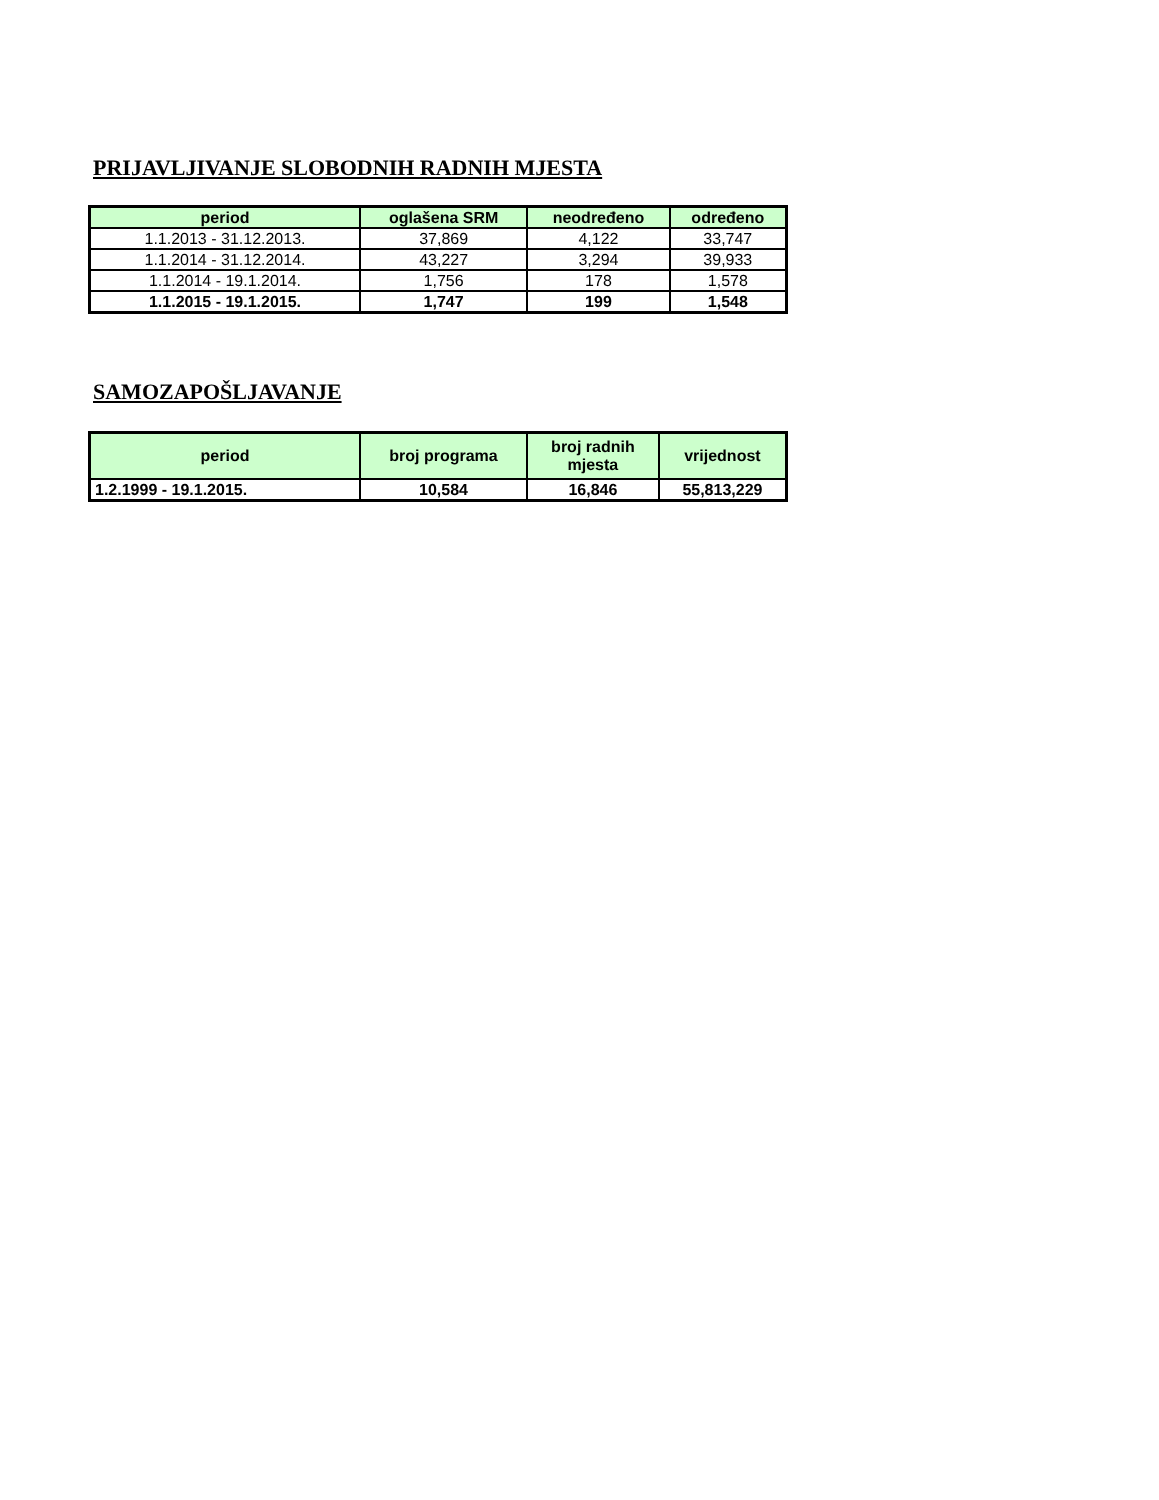PRIJAVLJIVANJE SLOBODNIH RADNIH MJESTA
| period | oglašena SRM | neodređeno | određeno |
| --- | --- | --- | --- |
| 1.1.2013 - 31.12.2013. | 37,869 | 4,122 | 33,747 |
| 1.1.2014 - 31.12.2014. | 43,227 | 3,294 | 39,933 |
| 1.1.2014 - 19.1.2014. | 1,756 | 178 | 1,578 |
| 1.1.2015 - 19.1.2015. | 1,747 | 199 | 1,548 |
SAMOZAPOŠLJAVANJE
| period | broj programa | broj radnih mjesta | vrijednost |
| --- | --- | --- | --- |
| 1.2.1999 - 19.1.2015. | 10,584 | 16,846 | 55,813,229 |